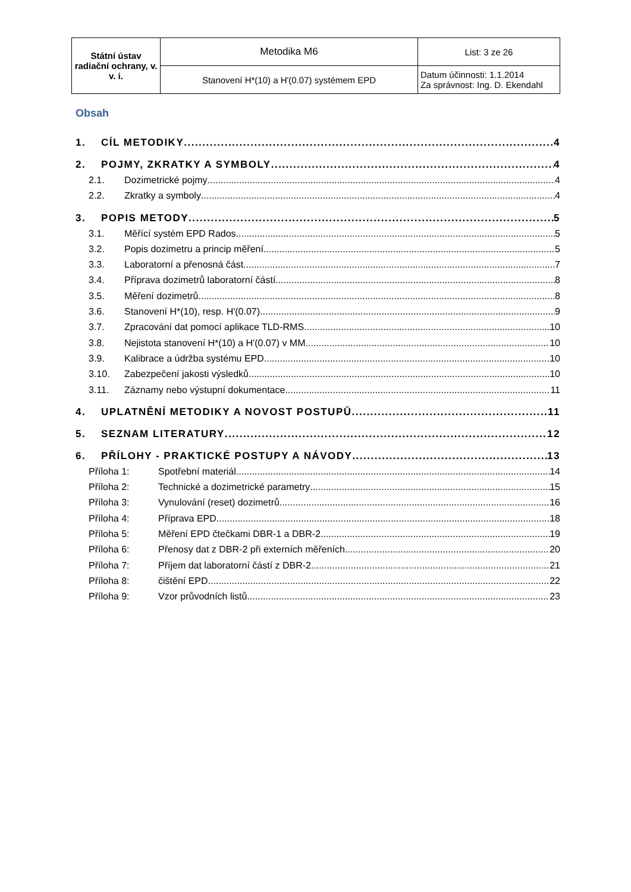| Státní ústav radiační ochrany, v. v. i. | Metodika M6 | List: 3 ze 26 |
| | Stanovení H*(10) a H'(0.07) systémem EPD | Datum účinnosti: 1.1.2014 Za správnost: Ing. D. Ekendahl |
Obsah
1. CÍL METODIKY 4
2. POJMY, ZKRATKY A SYMBOLY 4
2.1. Dozimetrické pojmy 4
2.2. Zkratky a symboly 4
3. POPIS METODY 5
3.1. Měřící systém EPD Rados 5
3.2. Popis dozimetru a princip měření 5
3.3. Laboratorní a přenosná část 7
3.4. Příprava dozimetrů laboratorní částí 8
3.5. Měření dozimetrů 8
3.6. Stanovení H*(10), resp. H'(0.07) 9
3.7. Zpracování dat pomocí aplikace TLD-RMS 10
3.8. Nejistota stanovení H*(10) a H'(0.07) v MM 10
3.9. Kalibrace a údržba systému EPD 10
3.10. Zabezpečení jakosti výsledků 10
3.11. Záznamy nebo výstupní dokumentace 11
4. UPLATNĚNÍ METODIKY A NOVOST POSTUPŮ 11
5. SEZNAM LITERATURY 12
6. PŘÍLOHY - PRAKTICKÉ POSTUPY A NÁVODY 13
Příloha 1: Spotřební materiál 14
Příloha 2: Technické a dozimetrické parametry 15
Příloha 3: Vynulování (reset) dozimetrů 16
Příloha 4: Příprava EPD 18
Příloha 5: Měření EPD čtečkami DBR-1 a DBR-2 19
Příloha 6: Přenosy dat z DBR-2 při externích měřeních 20
Příloha 7: Příjem dat laboratorní částí z DBR-2 21
Příloha 8: čištění EPD 22
Příloha 9: Vzor průvodních listů 23